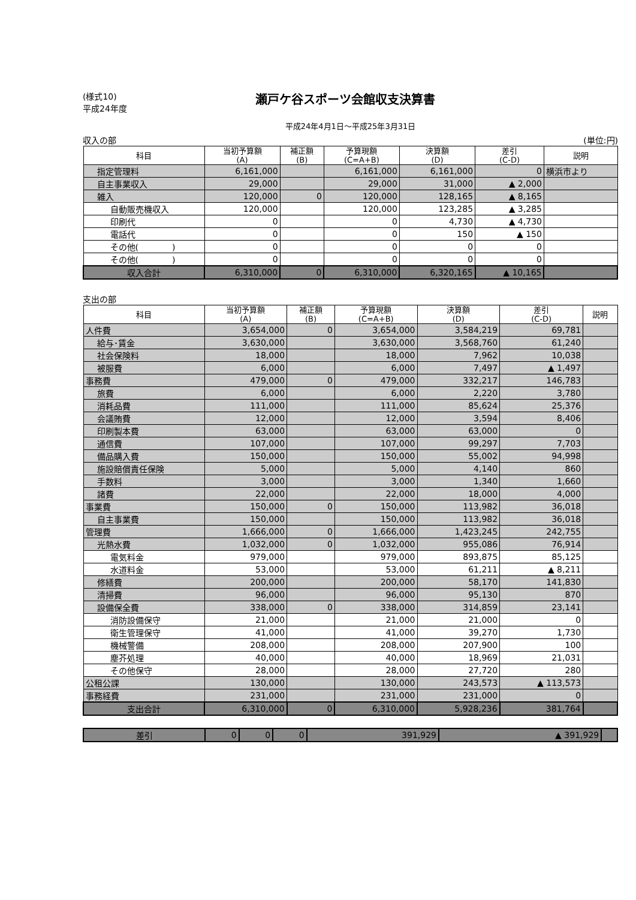(様式10)
平成24年度
瀬戸ケ谷スポーツ会館収支決算書
平成24年4月1日～平成25年3月31日
収入の部 (単位:円)
| 科目 | 当初予算額 (A) | 補正額 (B) | 予算現額 (C=A+B) | 決算額 (D) | 差引 (C-D) | 説明 |
| --- | --- | --- | --- | --- | --- | --- |
| 指定管理料 | 6,161,000 | | 6,161,000 | 6,161,000 | 0 | 横浜市より |
| 自主事業収入 | 29,000 | | 29,000 | 31,000 | ▲ 2,000 | |
| 雑入 | 120,000 | 0 | 120,000 | 128,165 | ▲ 8,165 | |
| 自動販売機収入 | 120,000 | | 120,000 | 123,285 | ▲ 3,285 | |
| 印刷代 | 0 | | 0 | 4,730 | ▲ 4,730 | |
| 電話代 | 0 | | 0 | 150 | ▲ 150 | |
| その他( ) | 0 | | 0 | 0 | 0 | |
| その他( ) | 0 | | 0 | 0 | 0 | |
| 収入合計 | 6,310,000 | 0 | 6,310,000 | 6,320,165 | ▲ 10,165 | |
支出の部
| 科目 | 当初予算額 (A) | 補正額 (B) | 予算現額 (C=A+B) | 決算額 (D) | 差引 (C-D) | 説明 |
| --- | --- | --- | --- | --- | --- | --- |
| 人件費 | 3,654,000 | 0 | 3,654,000 | 3,584,219 | 69,781 | |
| 給与･賃金 | 3,630,000 | | 3,630,000 | 3,568,760 | 61,240 | |
| 社会保険料 | 18,000 | | 18,000 | 7,962 | 10,038 | |
| 被服費 | 6,000 | | 6,000 | 7,497 | ▲ 1,497 | |
| 事務費 | 479,000 | 0 | 479,000 | 332,217 | 146,783 | |
| 旅費 | 6,000 | | 6,000 | 2,220 | 3,780 | |
| 消耗品費 | 111,000 | | 111,000 | 85,624 | 25,376 | |
| 会議賄費 | 12,000 | | 12,000 | 3,594 | 8,406 | |
| 印刷製本費 | 63,000 | | 63,000 | 63,000 | 0 | |
| 通信費 | 107,000 | | 107,000 | 99,297 | 7,703 | |
| 備品購入費 | 150,000 | | 150,000 | 55,002 | 94,998 | |
| 施設賠償責任保険 | 5,000 | | 5,000 | 4,140 | 860 | |
| 手数料 | 3,000 | | 3,000 | 1,340 | 1,660 | |
| 諸費 | 22,000 | | 22,000 | 18,000 | 4,000 | |
| 事業費 | 150,000 | 0 | 150,000 | 113,982 | 36,018 | |
| 自主事業費 | 150,000 | | 150,000 | 113,982 | 36,018 | |
| 管理費 | 1,666,000 | 0 | 1,666,000 | 1,423,245 | 242,755 | |
| 光熱水費 | 1,032,000 | 0 | 1,032,000 | 955,086 | 76,914 | |
| 電気料金 | 979,000 | | 979,000 | 893,875 | 85,125 | |
| 水道料金 | 53,000 | | 53,000 | 61,211 | ▲ 8,211 | |
| 修繕費 | 200,000 | | 200,000 | 58,170 | 141,830 | |
| 清掃費 | 96,000 | | 96,000 | 95,130 | 870 | |
| 設備保全費 | 338,000 | 0 | 338,000 | 314,859 | 23,141 | |
| 消防設備保守 | 21,000 | | 21,000 | 21,000 | 0 | |
| 衛生管理保守 | 41,000 | | 41,000 | 39,270 | 1,730 | |
| 機械警備 | 208,000 | | 208,000 | 207,900 | 100 | |
| 塵芥処理 | 40,000 | | 40,000 | 18,969 | 21,031 | |
| その他保守 | 28,000 | | 28,000 | 27,720 | 280 | |
| 公租公課 | 130,000 | | 130,000 | 243,573 | ▲ 113,573 | |
| 事務経費 | 231,000 | | 231,000 | 231,000 | 0 | |
| 支出合計 | 6,310,000 | 0 | 6,310,000 | 5,928,236 | 381,764 | |
| 差引 | 0 | 0 | 0 | 391,929 | ▲ 391,929 | |